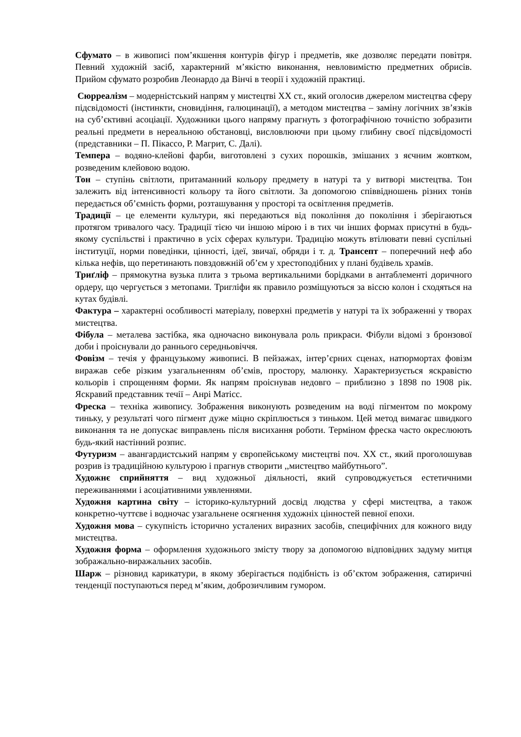Сфумато – в живописі пом’якшення контурів фігур і предметів, яке дозволяє передати повітря. Певний художній засіб, характерний м’якістю виконання, невловимістю предметних обрисів. Прийом сфумато розробив Леонардо да Вінчі в теорії і художній практиці.
Сюрреалізм – модерністський напрям у мистецтві XX ст., який оголосив джерелом мистецтва сферу підсвідомості (інстинкти, сновидіння, галюцинації), а методом мистецтва – заміну логічних зв’язків на суб’єктивні асоціації. Художники цього напряму прагнуть з фотографічною точністю зобразити реальні предмети в нереальною обстановці, висловлюючи при цьому глибину своєї підсвідомості (представники – П. Пікассо, Р. Магрит, С. Далі).
Темпера – водяно-клейові фарби, виготовлені з сухих порошків, змішаних з яєчним жовтком, розведеним клейовою водою.
Тон – ступінь світлоти, притаманний кольору предмету в натурі та у витворі мистецтва. Тон залежить від інтенсивності кольору та його світлоти. За допомогою співвідношень різних тонів передається об’ємність форми, розташування у просторі та освітлення предметів.
Традиції – це елементи культури, які передаються від покоління до покоління і зберігаються протягом тривалого часу. Традиції тією чи іншою мірою і в тих чи інших формах присутні в будь-якому суспільстві і практично в усіх сферах культури. Традицію можуть втілювати певні суспільні інституції, норми поведінки, цінності, ідеї, звичаї, обряди і т. д. Трансепт – поперечний неф або кілька нефів, що перетинають повздовжній об’єм у хрестоподібних у плані будівель храмів.
Триґліф – прямокутна вузька плита з трьома вертикальними борідками в антаблементі доричного ордеру, що чергується з метопами. Тригліфи як правило розміщуються за віссю колон і сходяться на кутах будівлі.
Фактура – характерні особливості матеріалу, поверхні предметів у натурі та їх зображенні у творах мистецтва.
Фібула – металева застібка, яка одночасно виконувала роль прикраси. Фібули відомі з бронзової доби і проіснували до раннього середньовіччя.
Фовізм – течія у французькому живописі. В пейзажах, інтер’єрних сценах, натюрмортах фовізм виражав себе різким узагальненням об’ємів, простору, малюнку. Характеризується яскравістю кольорів і спрощенням форми. Як напрям проіснував недовго – приблизно з 1898 по 1908 рік. Яскравий представник течії – Анрі Матісс.
Фреска – техніка живопису. Зображення виконують розведеним на воді пігментом по мокрому тиньку, у результаті чого пігмент дуже міцно скріплюється з тиньком. Цей метод вимагає швидкого виконання та не допускає виправлень після висихання роботи. Терміном фреска часто окреслюють будь-який настінний розпис.
Футуризм – авангардистський напрям у європейському мистецтві поч. XX ст., який проголошував розрив із традиційною культурою і прагнув створити ,,мистецтво майбутнього”.
Художнє сприйняття – вид художньої діяльності, який супроводжується естетичними переживаннями і асоціативними уявленнями.
Художня картина світу – історико-культурний досвід людства у сфері мистецтва, а також конкретно-чуттєве і водночас узагальнене осягнення художніх цінностей певної епохи.
Художня мова – сукупність історично усталених виразних засобів, специфічних для кожного виду мистецтва.
Художня форма – оформлення художнього змісту твору за допомогою відповідних задуму митця зображально-виражальних засобів.
Шарж – різновид карикатури, в якому зберігається подібність із об’єктом зображення, сатиричні тенденції поступаються перед м’яким, доброзичливим гумором.